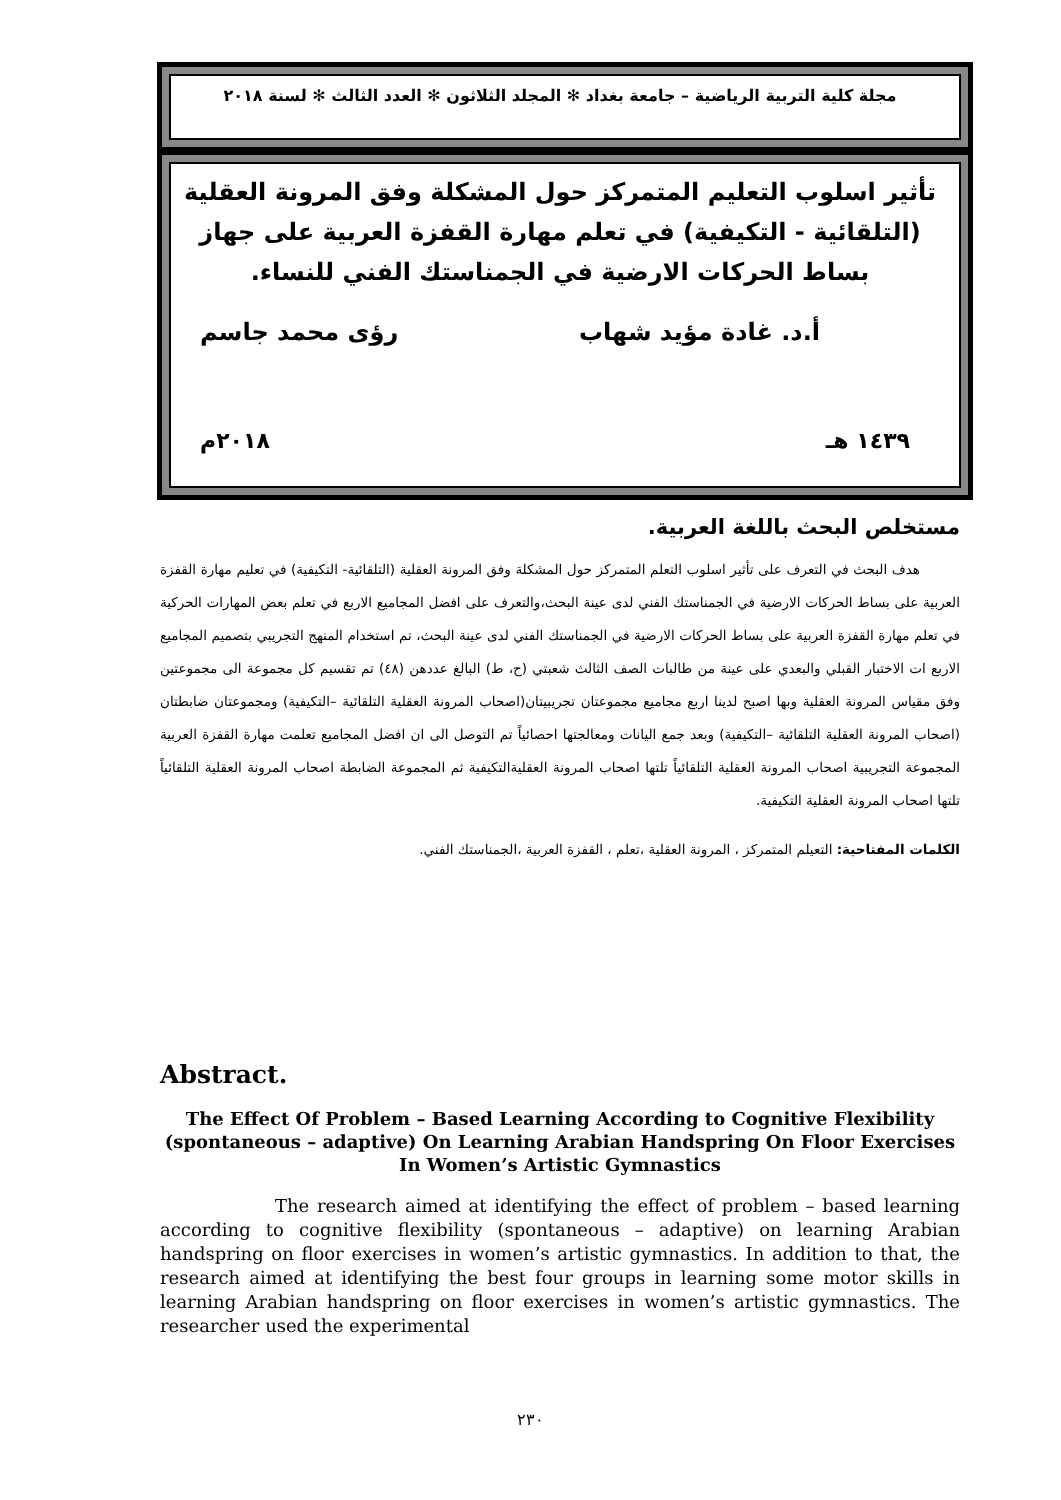مجلة كلية التربية الرياضية – جامعة بغداد ✻ المجلد الثلاثون ✻ العدد الثالث ✻ لسنة ٢٠١٨
تأثير اسلوب التعليم المتمركز حول المشكلة وفق المرونة العقلية (التلقائية - التكيفية) في تعلم مهارة القفزة العربية على جهاز بساط الحركات الارضية في الجمناستك الفني للنساء.
أ.د. غادة مؤيد شهاب رؤى محمد جاسم
١٤٣٩ هـ ٢٠١٨م
مستخلص البحث باللغة العربية.
هدف البحث في التعرف على تأثير اسلوب التعلم المتمركز حول المشكلة وفق المرونة العقلية (التلقائية- التكيفية) في تعليم مهارة القفزة العربية على بساط الحركات الارضية في الجمناستك الفني لدى عينة البحث،والتعرف على افضل المجاميع الاربع في تعلم بعض المهارات الحركية في تعلم مهارة القفزة العربية على بساط الحركات الارضية في الجمناستك الفني لدى عينة البحث، تم استخدام المنهج التجريبي بتصميم المجاميع الاربع ات الاختبار القبلي والبعدي على عينة من طالبات الصف الثالث شعبتي (ح، ط) البالغ عددهن (٤٨) تم تقسيم كل مجموعة الى مجموعتين وفق مقياس المرونة العقلية وبها اصبح لدينا اربع مجاميع مجموعتان تجريبيتان(اصحاب المرونة العقلية التلقائية –التكيفية) ومجموعتان ضابطتان (اصحاب المرونة العقلية التلقائية –التكيفية) وبعد جمع اليانات ومعالجتها احصائياً تم التوصل الى ان افضل المجاميع تعلمت مهارة القفزة العربية المجموعة التجريبية اصحاب المرونة العقلية التلقائياً تلتها اصحاب المرونة العقليةالتكيفية ثم المجموعة الضابطة اصحاب المرونة العقلية التلقائياً تلتها اصحاب المرونة العقلية التكيفية.
الكلمات المفتاحية: التعيلم المتمركز ، المرونة العقلية ،تعلم ، القفزة العربية ،الجمناستك الفني.
Abstract.
The Effect Of Problem – Based Learning According to Cognitive Flexibility (spontaneous – adaptive) On Learning Arabian Handspring On Floor Exercises In Women’s Artistic Gymnastics
The research aimed at identifying the effect of problem – based learning according to cognitive flexibility (spontaneous – adaptive) on learning Arabian handspring on floor exercises in women’s artistic gymnastics. In addition to that, the research aimed at identifying the best four groups in learning some motor skills in learning Arabian handspring on floor exercises in women’s artistic gymnastics. The researcher used the experimental
٢٣٠